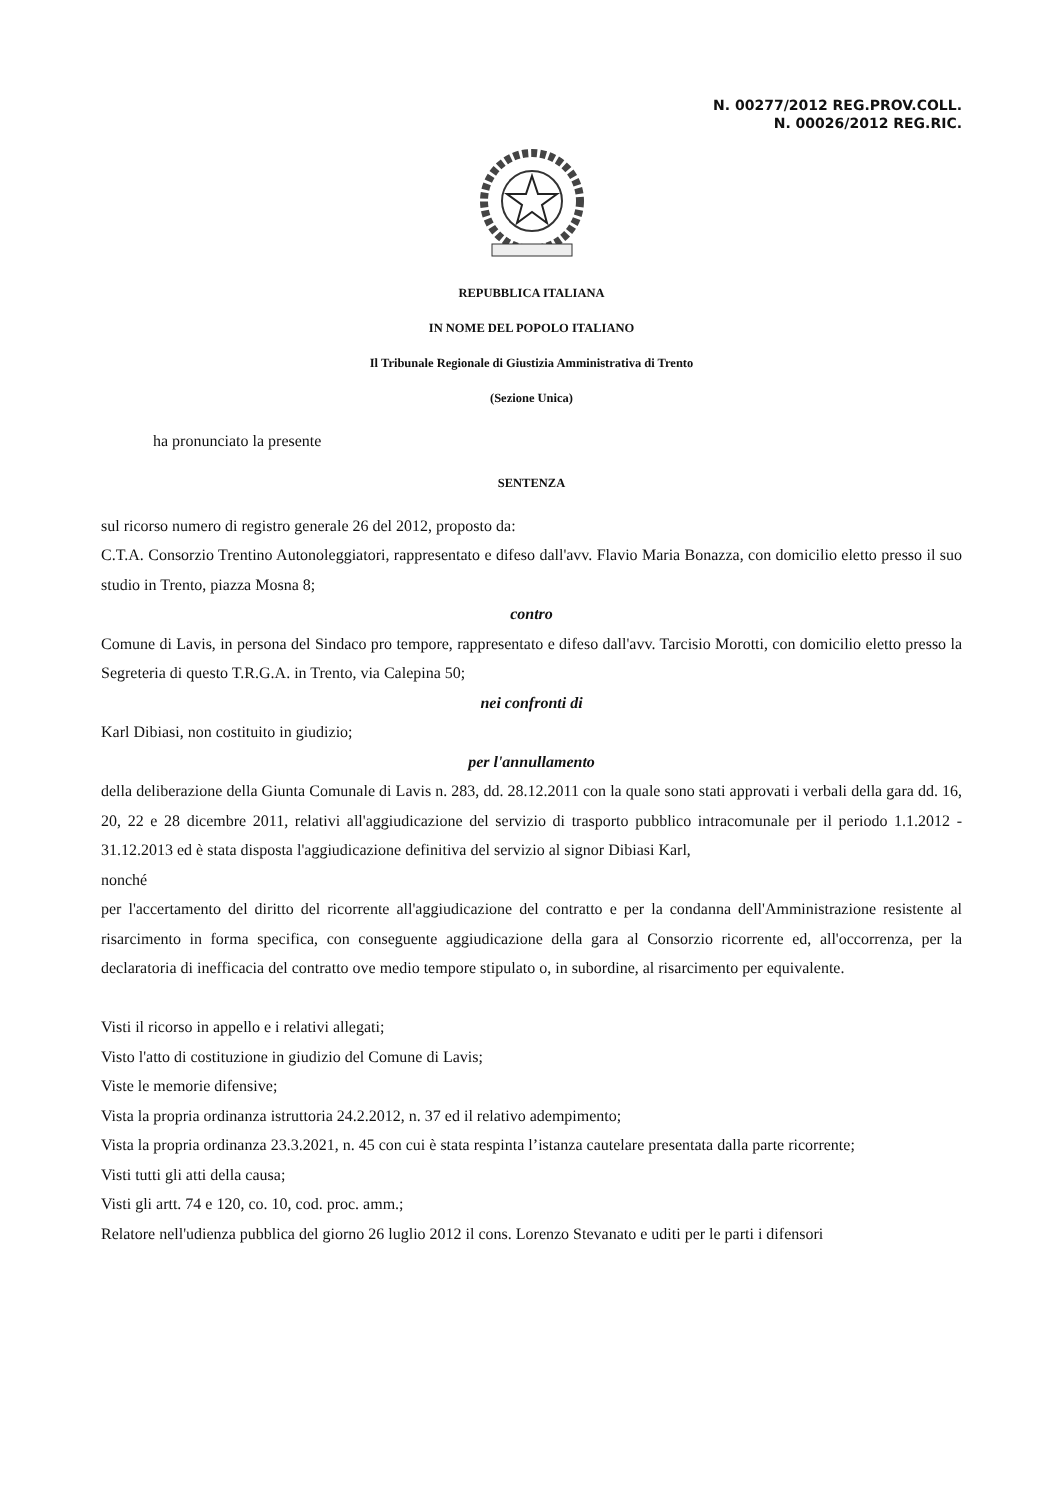N. 00277/2012 REG.PROV.COLL.
N. 00026/2012 REG.RIC.
REPUBBLICA ITALIANA
IN NOME DEL POPOLO ITALIANO
Il Tribunale Regionale di Giustizia Amministrativa di Trento
(Sezione Unica)
ha pronunciato la presente
SENTENZA
sul ricorso numero di registro generale 26 del 2012, proposto da:
C.T.A. Consorzio Trentino Autonoleggiatori, rappresentato e difeso dall'avv. Flavio Maria Bonazza, con domicilio eletto presso il suo studio in Trento, piazza Mosna 8;
contro
Comune di Lavis, in persona del Sindaco pro tempore, rappresentato e difeso dall'avv. Tarcisio Morotti, con domicilio eletto presso la Segreteria di questo T.R.G.A. in Trento, via Calepina 50;
nei confronti di
Karl Dibiasi, non costituito in giudizio;
per l'annullamento
della deliberazione della Giunta Comunale di Lavis n. 283, dd. 28.12.2011 con la quale sono stati approvati i verbali della gara dd. 16, 20, 22 e 28 dicembre 2011, relativi all'aggiudicazione del servizio di trasporto pubblico intracomunale per il periodo 1.1.2012 - 31.12.2013 ed è stata disposta l'aggiudicazione definitiva del servizio al signor Dibiasi Karl,
nonché
per l'accertamento del diritto del ricorrente all'aggiudicazione del contratto e per la condanna dell'Amministrazione resistente al risarcimento in forma specifica, con conseguente aggiudicazione della gara al Consorzio ricorrente ed, all'occorrenza, per la declaratoria di inefficacia del contratto ove medio tempore stipulato o, in subordine, al risarcimento per equivalente.
Visti il ricorso in appello e i relativi allegati;
Visto l'atto di costituzione in giudizio del Comune di Lavis;
Viste le memorie difensive;
Vista la propria ordinanza istruttoria 24.2.2012, n. 37 ed il relativo adempimento;
Vista la propria ordinanza 23.3.2021, n. 45 con cui è stata respinta l’istanza cautelare presentata dalla parte ricorrente;
Visti tutti gli atti della causa;
Visti gli artt. 74 e 120, co. 10, cod. proc. amm.;
Relatore nell'udienza pubblica del giorno 26 luglio 2012 il cons. Lorenzo Stevanato e uditi per le parti i difensori